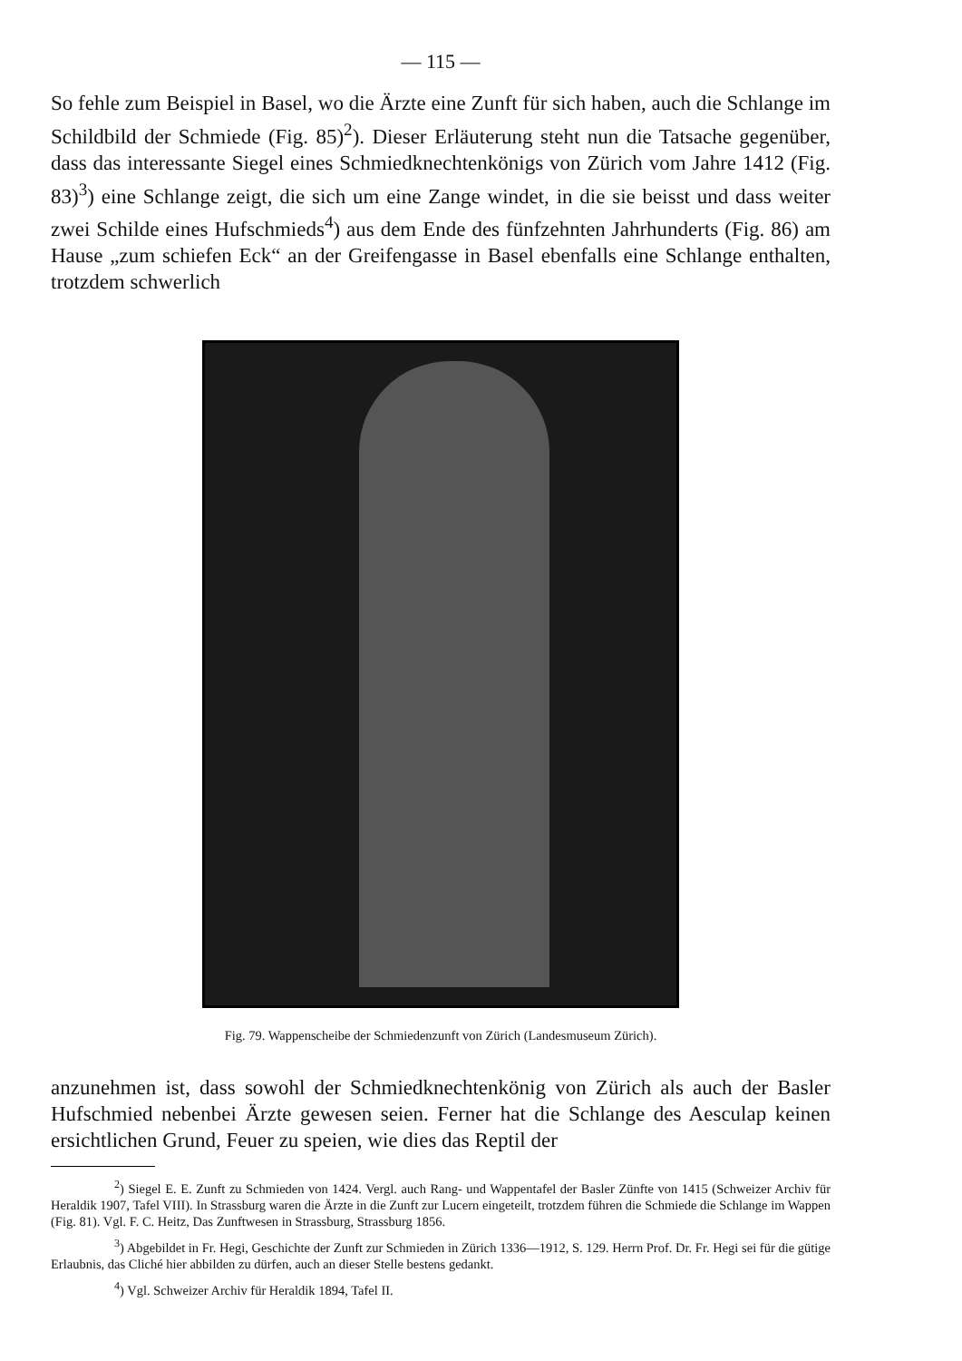— 115 —
So fehle zum Beispiel in Basel, wo die Ärzte eine Zunft für sich haben, auch die Schlange im Schildbild der Schmiede (Fig. 85)<sup>2</sup>). Dieser Erläuterung steht nun die Tatsache gegenüber, dass das interessante Siegel eines Schmiedknechtenkönigs von Zürich vom Jahre 1412 (Fig. 83)<sup>3</sup>) eine Schlange zeigt, die sich um eine Zange windet, in die sie beisst und dass weiter zwei Schilde eines Hufschmieds<sup>4</sup>) aus dem Ende des fünfzehnten Jahrhunderts (Fig. 86) am Hause „zum schiefen Eck“ an der Greifengasse in Basel ebenfalls eine Schlange enthalten, trotzdem schwerlich
Fig. 79. Wappenscheibe der Schmiedenzunft von Zürich (Landesmuseum Zürich).
anzunehmen ist, dass sowohl der Schmiedknechtenkönig von Zürich als auch der Basler Hufschmied nebenbei Ärzte gewesen seien. Ferner hat die Schlange des Aesculap keinen ersichtlichen Grund, Feuer zu speien, wie dies das Reptil der
<sup>2</sup>) Siegel E. E. Zunft zu Schmieden von 1424. Vergl. auch Rang- und Wappentafel der Basler Zünfte von 1415 (Schweizer Archiv für Heraldik 1907, Tafel VIII). In Strassburg waren die Ärzte in die Zunft zur Lucern eingeteilt, trotzdem führen die Schmiede die Schlange im Wappen (Fig. 81). Vgl. F. C. Heitz, Das Zunftwesen in Strassburg, Strassburg 1856.
<sup>3</sup>) Abgebildet in Fr. Hegi, Geschichte der Zunft zur Schmieden in Zürich 1336—1912, S. 129. Herrn Prof. Dr. Fr. Hegi sei für die gütige Erlaubnis, das Cliché hier abbilden zu dürfen, auch an dieser Stelle bestens gedankt.
<sup>4</sup>) Vgl. Schweizer Archiv für Heraldik 1894, Tafel II.